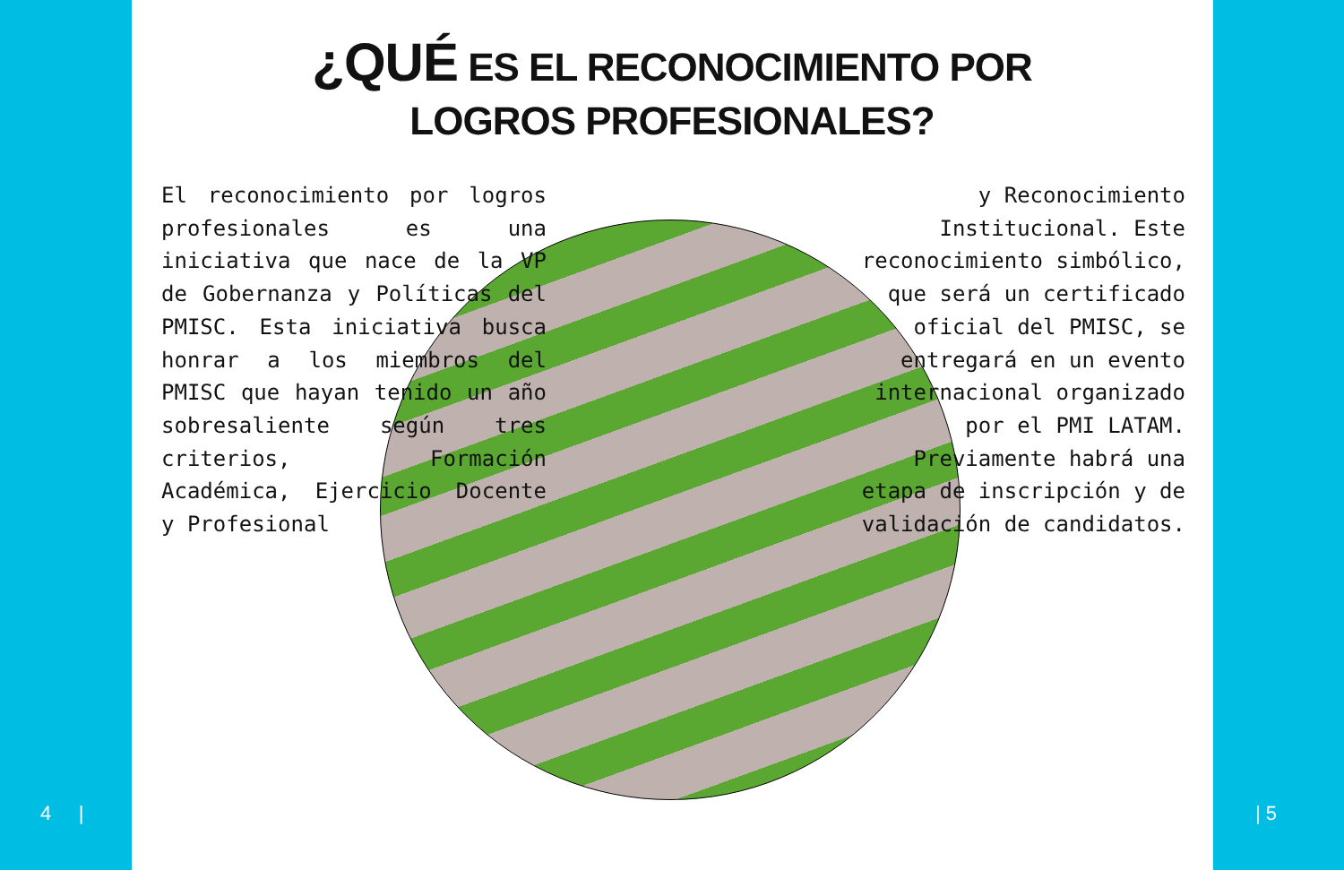¿QUÉ ES EL RECONOCIMIENTO POR
LOGROS PROFESIONALES?
El reconocimiento por logros profesionales es una iniciativa que nace de la VP de Gobernanza y Políticas del PMISC. Esta iniciativa busca honrar a los miembros del PMISC que hayan tenido un año sobresaliente según tres criterios, Formación Académica, Ejercicio Docente y Profesional
y Reconocimiento Institucional. Este reconocimiento simbólico, que será un certificado oficial del PMISC, se entregará en un evento internacional organizado por el PMI LATAM. Previamente habrá una etapa de inscripción y de validación de candidatos.
4 | | 5